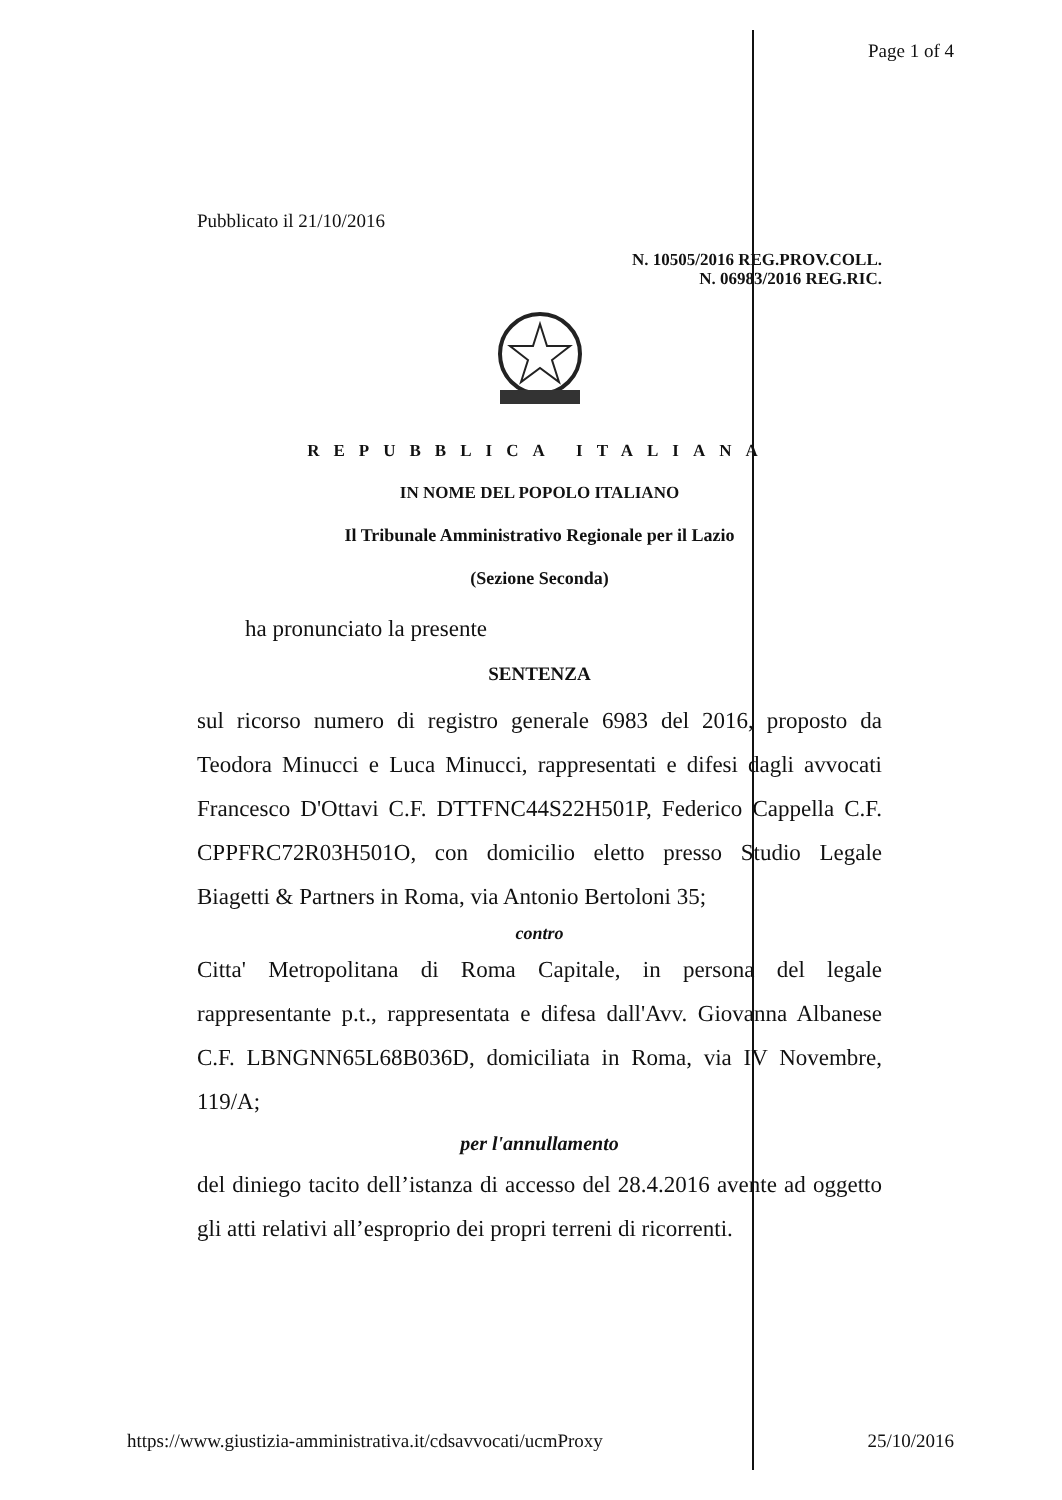Page 1 of 4
Pubblicato il 21/10/2016
N. 10505/2016 REG.PROV.COLL.
N. 06983/2016 REG.RIC.
REPUBBLICA ITALIANA
IN NOME DEL POPOLO ITALIANO
Il Tribunale Amministrativo Regionale per il Lazio
(Sezione Seconda)
ha pronunciato la presente
SENTENZA
sul ricorso numero di registro generale 6983 del 2016, proposto da Teodora Minucci e Luca Minucci, rappresentati e difesi dagli avvocati Francesco D'Ottavi C.F. DTTFNC44S22H501P, Federico Cappella C.F. CPPFRC72R03H501O, con domicilio eletto presso Studio Legale Biagetti & Partners in Roma, via Antonio Bertoloni 35;
contro
Citta' Metropolitana di Roma Capitale, in persona del legale rappresentante p.t., rappresentata e difesa dall'Avv. Giovanna Albanese C.F. LBNGNN65L68B036D, domiciliata in Roma, via IV Novembre, 119/A;
per l'annullamento
del diniego tacito dell’istanza di accesso del 28.4.2016 avente ad oggetto gli atti relativi all’esproprio dei propri terreni di ricorrenti.
https://www.giustizia-amministrativa.it/cdsavvocati/ucmProxy 25/10/2016